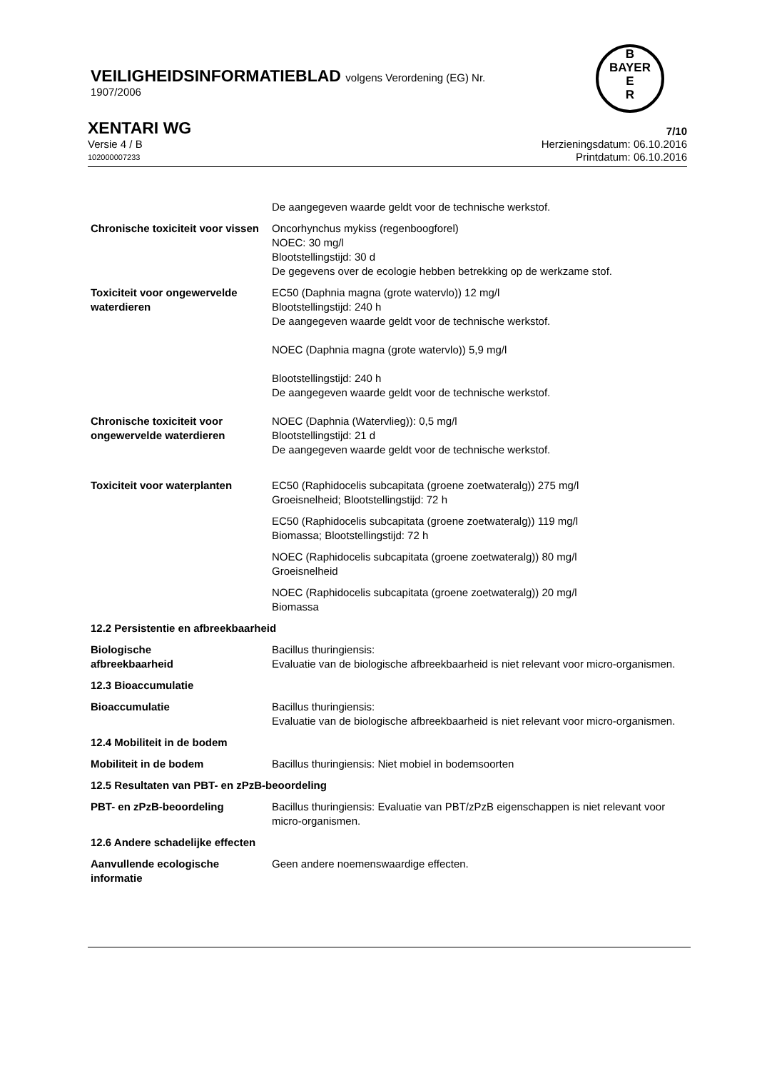VEILIGHEIDSINFORMATIEBLAD volgens Verordening (EG) Nr.
1907/2006
B
BAYER
E
R
XENTARI WG 7/10
Versie 4 / B Herzieningsdatum: 06.10.2016
102000007233 Printdatum: 06.10.2016
De aangegeven waarde geldt voor de technische werkstof.
Chronische toxiciteit voor vissen
Oncorhynchus mykiss (regenboogforel)
NOEC: 30 mg/l
Blootstellingstijd: 30 d
De gegevens over de ecologie hebben betrekking op de werkzame stof.
Toxiciteit voor ongewervelde waterdieren
EC50 (Daphnia magna (grote watervlo)) 12 mg/l
Blootstellingstijd: 240 h
De aangegeven waarde geldt voor de technische werkstof.
NOEC (Daphnia magna (grote watervlo)) 5,9 mg/l
Blootstellingstijd: 240 h
De aangegeven waarde geldt voor de technische werkstof.
Chronische toxiciteit voor ongewervelde waterdieren
NOEC (Daphnia (Watervlieg)): 0,5 mg/l
Blootstellingstijd: 21 d
De aangegeven waarde geldt voor de technische werkstof.
Toxiciteit voor waterplanten EC50 (Raphidocelis subcapitata (groene zoetwateralg)) 275 mg/l
Groeisnelheid; Blootstellingstijd: 72 h
EC50 (Raphidocelis subcapitata (groene zoetwateralg)) 119 mg/l
Biomassa; Blootstellingstijd: 72 h
NOEC (Raphidocelis subcapitata (groene zoetwateralg)) 80 mg/l
Groeisnelheid
NOEC (Raphidocelis subcapitata (groene zoetwateralg)) 20 mg/l
Biomassa
12.2 Persistentie en afbreekbaarheid
Biologische
afbreekbaarheid
Bacillus thuringiensis:
Evaluatie van de biologische afbreekbaarheid is niet relevant voor micro-organismen.
12.3 Bioaccumulatie
Bioaccumulatie Bacillus thuringiensis:
Evaluatie van de biologische afbreekbaarheid is niet relevant voor micro-organismen.
12.4 Mobiliteit in de bodem
Mobiliteit in de bodem Bacillus thuringiensis: Niet mobiel in bodemsoorten
12.5 Resultaten van PBT- en zPzB-beoordeling
PBT- en zPzB-beoordeling Bacillus thuringiensis: Evaluatie van PBT/zPzB eigenschappen is niet relevant voor micro-organismen.
12.6 Andere schadelijke effecten
Aanvullende ecologische informatie
Geen andere noemenswaardige effecten.